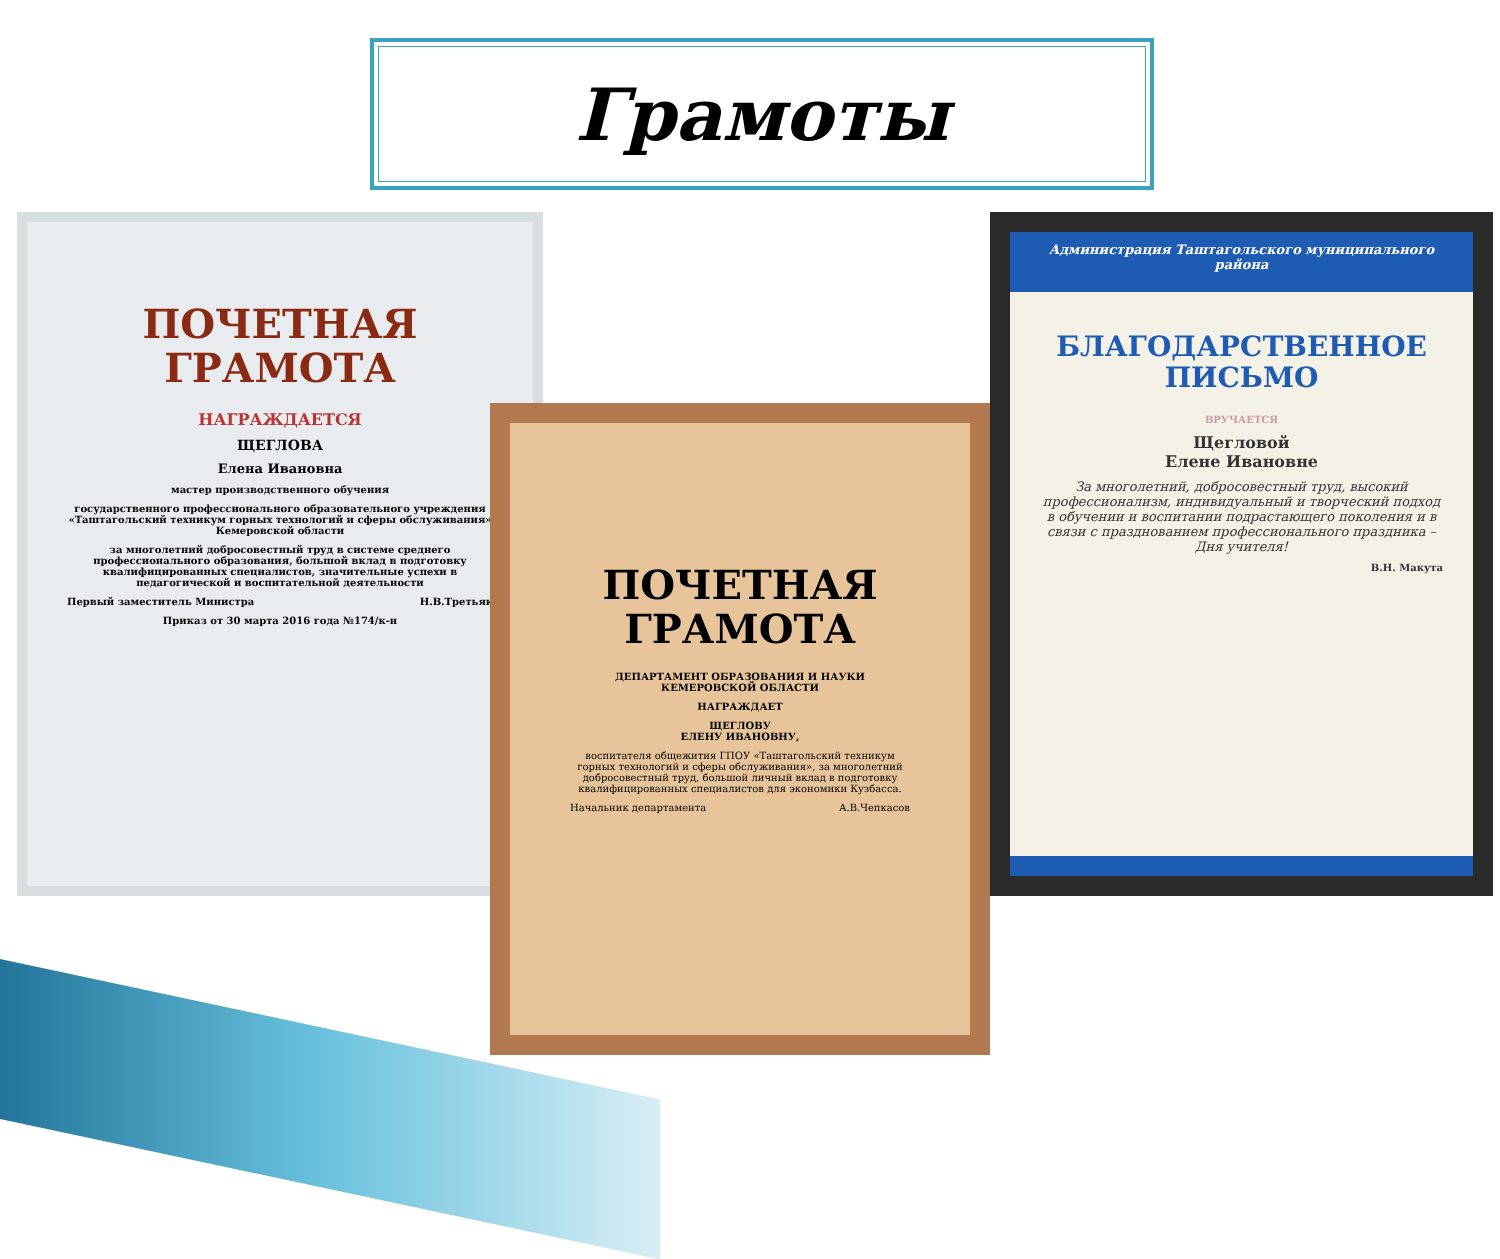Грамоты
ПОЧЕТНАЯ
ГРАМОТА
НАГРАЖДАЕТСЯ
ЩЕГЛОВА
Елена Ивановна
мастер производственного обучения
государственного профессионального образовательного учреждения «Таштагольский техникум горных технологий и сферы обслуживания» Кемеровской области
за многолетний добросовестный труд в системе среднего профессионального образования, большой вклад в подготовку квалифицированных специалистов, значительные успехи в педагогической и воспитательной деятельности
Первый заместитель Министра Н.В.Третьяк
Приказ от 30 марта 2016 года №174/к-н
Администрация Таштагольского муниципального района
БЛАГОДАРСТВЕННОЕ
ПИСЬМО
ВРУЧАЕТСЯ
Щегловой
Елене Ивановне
За многолетний, добросовестный труд, высокий профессионализм, индивидуальный и творческий подход в обучении и воспитании подрастающего поколения и в связи с празднованием профессионального праздника – Дня учителя!
В.Н. Макута
ПОЧЕТНАЯ
ГРАМОТА
ДЕПАРТАМЕНТ ОБРАЗОВАНИЯ И НАУКИ КЕМЕРОВСКОЙ ОБЛАСТИ
НАГРАЖДАЕТ
ЩЕГЛОВУ
ЕЛЕНУ ИВАНОВНУ,
воспитателя общежития ГПОУ «Таштагольский техникум горных технологий и сферы обслуживания», за многолетний добросовестный труд, большой личный вклад в подготовку квалифицированных специалистов для экономики Кузбасса.
Начальник департамента А.В.Чепкасов